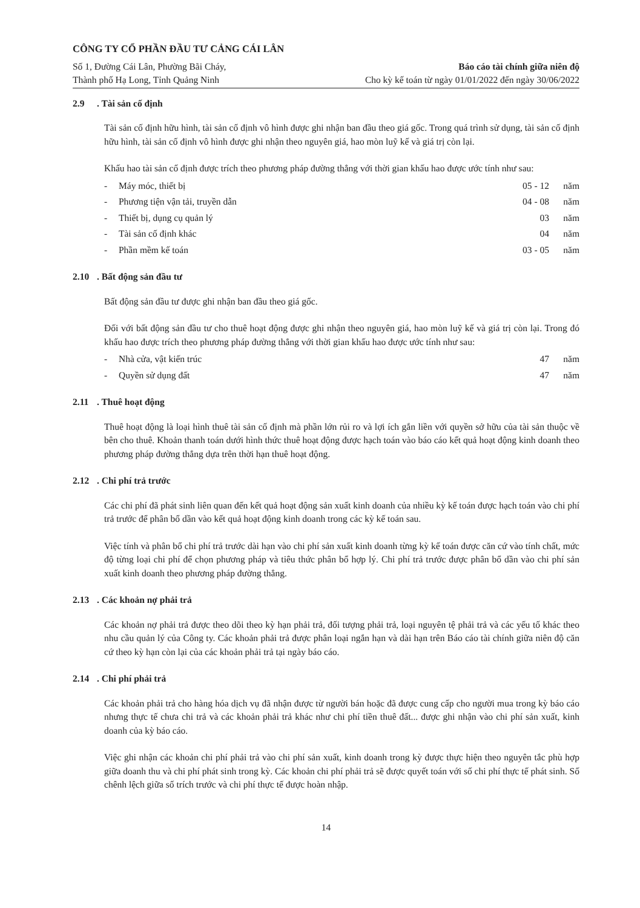CÔNG TY CỔ PHẦN ĐẦU TƯ CẢNG CÁI LÂN
Số 1, Đường Cái Lân, Phường Bãi Cháy,
Thành phố Hạ Long, Tỉnh Quảng Ninh
Báo cáo tài chính giữa niên độ
Cho kỳ kế toán từ ngày 01/01/2022 đến ngày 30/06/2022
2.9. Tài sản cố định
Tài sản cố định hữu hình, tài sản cố định vô hình được ghi nhận ban đầu theo giá gốc. Trong quá trình sử dụng, tài sản cố định hữu hình, tài sản cố định vô hình được ghi nhận theo nguyên giá, hao mòn luỹ kế và giá trị còn lại.
Khấu hao tài sản cố định được trích theo phương pháp đường thẳng với thời gian khấu hao được ước tính như sau:
| - | Máy móc, thiết bị | 05 - 12 | năm |
| - | Phương tiện vận tải, truyền dẫn | 04 - 08 | năm |
| - | Thiết bị, dụng cụ quản lý | 03 | năm |
| - | Tài sản cố định khác | 04 | năm |
| - | Phần mềm kế toán | 03 - 05 | năm |
2.10. Bất động sản đầu tư
Bất động sản đầu tư được ghi nhận ban đầu theo giá gốc.
Đối với bất động sản đầu tư cho thuê hoạt động được ghi nhận theo nguyên giá, hao mòn luỹ kế và giá trị còn lại. Trong đó khấu hao được trích theo phương pháp đường thẳng với thời gian khấu hao được ước tính như sau:
| - | Nhà cửa, vật kiến trúc | 47 | năm |
| - | Quyền sử dụng đất | 47 | năm |
2.11. Thuê hoạt động
Thuê hoạt động là loại hình thuê tài sản cố định mà phần lớn rủi ro và lợi ích gắn liền với quyền sở hữu của tài sản thuộc về bên cho thuê. Khoản thanh toán dưới hình thức thuê hoạt động được hạch toán vào báo cáo kết quả hoạt động kinh doanh theo phương pháp đường thẳng dựa trên thời hạn thuê hoạt động.
2.12. Chi phí trả trước
Các chi phí đã phát sinh liên quan đến kết quả hoạt động sản xuất kinh doanh của nhiều kỳ kế toán được hạch toán vào chi phí trả trước để phân bổ dần vào kết quả hoạt động kinh doanh trong các kỳ kế toán sau.
Việc tính và phân bổ chi phí trả trước dài hạn vào chi phí sản xuất kinh doanh từng kỳ kế toán được căn cứ vào tính chất, mức độ từng loại chi phí để chọn phương pháp và tiêu thức phân bổ hợp lý. Chi phí trả trước được phân bổ dần vào chi phí sản xuất kinh doanh theo phương pháp đường thẳng.
2.13. Các khoản nợ phải trả
Các khoản nợ phải trả được theo dõi theo kỳ hạn phải trả, đối tượng phải trả, loại nguyên tệ phải trả và các yếu tố khác theo nhu cầu quản lý của Công ty. Các khoản phải trả được phân loại ngắn hạn và dài hạn trên Báo cáo tài chính giữa niên độ căn cứ theo kỳ hạn còn lại của các khoản phải trả tại ngày báo cáo.
2.14. Chi phí phải trả
Các khoản phải trả cho hàng hóa dịch vụ đã nhận được từ người bán hoặc đã được cung cấp cho người mua trong kỳ báo cáo nhưng thực tế chưa chi trả và các khoản phải trả khác như chi phí tiền thuê đất... được ghi nhận vào chi phí sản xuất, kinh doanh của kỳ báo cáo.
Việc ghi nhận các khoản chi phí phải trả vào chi phí sản xuất, kinh doanh trong kỳ được thực hiện theo nguyên tắc phù hợp giữa doanh thu và chi phí phát sinh trong kỳ. Các khoản chi phí phải trả sẽ được quyết toán với số chi phí thực tế phát sinh. Số chênh lệch giữa số trích trước và chi phí thực tế được hoàn nhập.
14